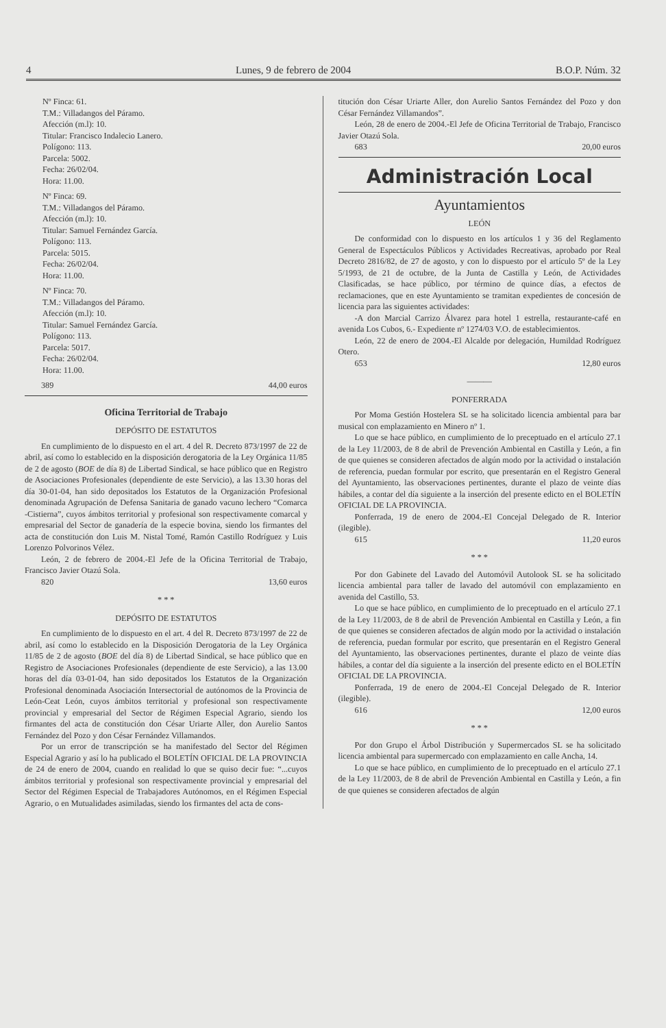4 Lunes, 9 de febrero de 2004 B.O.P. Núm. 32
Nº Finca: 61.
T.M.: Villadangos del Páramo.
Afección (m.l): 10.
Titular: Francisco Indalecio Lanero.
Polígono: 113.
Parcela: 5002.
Fecha: 26/02/04.
Hora: 11.00.
Nº Finca: 69.
T.M.: Villadangos del Páramo.
Afección (m.l): 10.
Titular: Samuel Fernández García.
Polígono: 113.
Parcela: 5015.
Fecha: 26/02/04.
Hora: 11.00.
Nº Finca: 70.
T.M.: Villadangos del Páramo.
Afección (m.l): 10.
Titular: Samuel Fernández García.
Polígono: 113.
Parcela: 5017.
Fecha: 26/02/04.
Hora: 11.00.
389 44,00 euros
Oficina Territorial de Trabajo
DEPÓSITO DE ESTATUTOS
En cumplimiento de lo dispuesto en el art. 4 del R. Decreto 873/1997 de 22 de abril, así como lo establecido en la disposición derogatoria de la Ley Orgánica 11/85 de 2 de agosto (BOE de día 8) de Libertad Sindical, se hace público que en Registro de Asociaciones Profesionales (dependiente de este Servicio), a las 13.30 horas del día 30-01-04, han sido depositados los Estatutos de la Organización Profesional denominada Agrupación de Defensa Sanitaria de ganado vacuno lechero “Comarca -Cistierna”, cuyos ámbitos territorial y profesional son respectivamente comarcal y empresarial del Sector de ganadería de la especie bovina, siendo los firmantes del acta de constitución don Luis M. Nistal Tomé, Ramón Castillo Rodríguez y Luis Lorenzo Polvorinos Vélez.
León, 2 de febrero de 2004.-El Jefe de la Oficina Territorial de Trabajo, Francisco Javier Otazú Sola.
820 13,60 euros
* * *
DEPÓSITO DE ESTATUTOS
En cumplimiento de lo dispuesto en el art. 4 del R. Decreto 873/1997 de 22 de abril, así como lo establecido en la Disposición Derogatoria de la Ley Orgánica 11/85 de 2 de agosto (BOE del día 8) de Libertad Sindical, se hace público que en Registro de Asociaciones Profesionales (dependiente de este Servicio), a las 13.00 horas del día 03-01-04, han sido depositados los Estatutos de la Organización Profesional denominada Asociación Intersectorial de autónomos de la Provincia de León-Ceat León, cuyos ámbitos territorial y profesional son respectivamente provincial y empresarial del Sector de Régimen Especial Agrario, siendo los firmantes del acta de constitución don César Uriarte Aller, don Aurelio Santos Fernández del Pozo y don César Fernández Villamandos.
Por un error de transcripción se ha manifestado del Sector del Régimen Especial Agrario y así lo ha publicado el BOLETÍN OFICIAL DE LA PROVINCIA de 24 de enero de 2004, cuando en realidad lo que se quiso decir fue: “...cuyos ámbitos territorial y profesional son respectivamente provincial y empresarial del Sector del Régimen Especial de Trabajadores Autónomos, en el Régimen Especial Agrario, o en Mutualidades asimiladas, siendo los firmantes del acta de cons-
titución don César Uriarte Aller, don Aurelio Santos Fernández del Pozo y don César Fernández Villamandos”.
León, 28 de enero de 2004.-El Jefe de Oficina Territorial de Trabajo, Francisco Javier Otazú Sola.
683 20,00 euros
Administración Local
Ayuntamientos
LEÓN
De conformidad con lo dispuesto en los artículos 1 y 36 del Reglamento General de Espectáculos Públicos y Actividades Recreativas, aprobado por Real Decreto 2816/82, de 27 de agosto, y con lo dispuesto por el artículo 5º de la Ley 5/1993, de 21 de octubre, de la Junta de Castilla y León, de Actividades Clasificadas, se hace público, por término de quince días, a efectos de reclamaciones, que en este Ayuntamiento se tramitan expedientes de concesión de licencia para las siguientes actividades:
-A don Marcial Carrizo Álvarez para hotel 1 estrella, restaurante-café en avenida Los Cubos, 6.- Expediente nº 1274/03 V.O. de establecimientos.
León, 22 de enero de 2004.-El Alcalde por delegación, Humildad Rodríguez Otero.
653 12,80 euros
———
PONFERRADA
Por Moma Gestión Hostelera SL se ha solicitado licencia ambiental para bar musical con emplazamiento en Minero nº 1.
Lo que se hace público, en cumplimiento de lo preceptuado en el artículo 27.1 de la Ley 11/2003, de 8 de abril de Prevención Ambiental en Castilla y León, a fin de que quienes se consideren afectados de algún modo por la actividad o instalación de referencia, puedan formular por escrito, que presentarán en el Registro General del Ayuntamiento, las observaciones pertinentes, durante el plazo de veinte días hábiles, a contar del día siguiente a la inserción del presente edicto en el BOLETÍN OFICIAL DE LA PROVINCIA.
Ponferrada, 19 de enero de 2004.-El Concejal Delegado de R. Interior (ilegible).
615 11,20 euros
* * *
Por don Gabinete del Lavado del Automóvil Autolook SL se ha solicitado licencia ambiental para taller de lavado del automóvil con emplazamiento en avenida del Castillo, 53.
Lo que se hace público, en cumplimiento de lo preceptuado en el artículo 27.1 de la Ley 11/2003, de 8 de abril de Prevención Ambiental en Castilla y León, a fin de que quienes se consideren afectados de algún modo por la actividad o instalación de referencia, puedan formular por escrito, que presentarán en el Registro General del Ayuntamiento, las observaciones pertinentes, durante el plazo de veinte días hábiles, a contar del día siguiente a la inserción del presente edicto en el BOLETÍN OFICIAL DE LA PROVINCIA.
Ponferrada, 19 de enero de 2004.-El Concejal Delegado de R. Interior (ilegible).
616 12,00 euros
* * *
Por don Grupo el Árbol Distribución y Supermercados SL se ha solicitado licencia ambiental para supermercado con emplazamiento en calle Ancha, 14.
Lo que se hace público, en cumplimiento de lo preceptuado en el artículo 27.1 de la Ley 11/2003, de 8 de abril de Prevención Ambiental en Castilla y León, a fin de que quienes se consideren afectados de algún